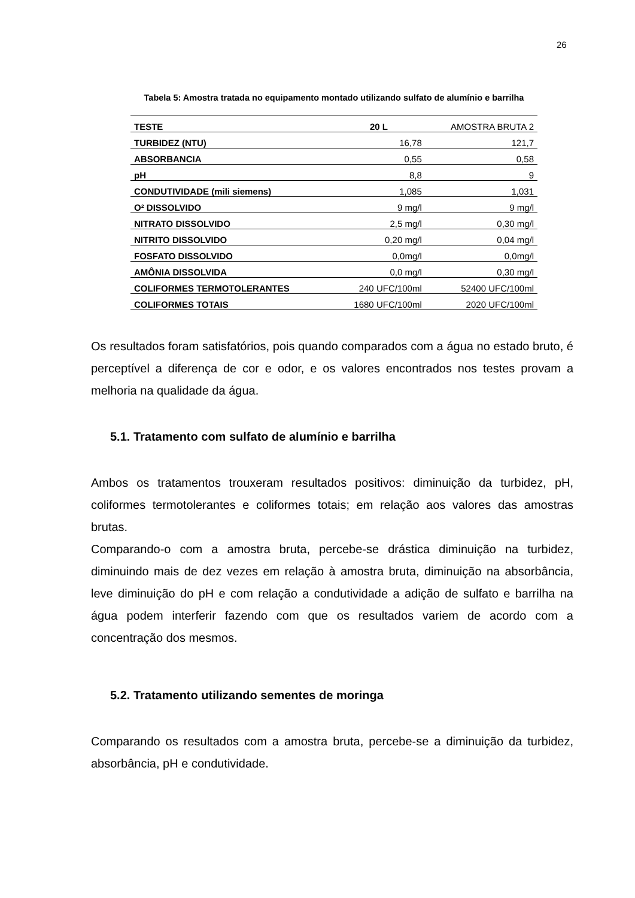26
Tabela 5: Amostra tratada no equipamento montado utilizando sulfato de alumínio e barrilha
| TESTE | 20 L | AMOSTRA BRUTA 2 |
| --- | --- | --- |
| TURBIDEZ (NTU) | 16,78 | 121,7 |
| ABSORBANCIA | 0,55 | 0,58 |
| pH | 8,8 | 9 |
| CONDUTIVIDADE (mili siemens) | 1,085 | 1,031 |
| O² DISSOLVIDO | 9 mg/l | 9 mg/l |
| NITRATO DISSOLVIDO | 2,5 mg/l | 0,30 mg/l |
| NITRITO DISSOLVIDO | 0,20 mg/l | 0,04 mg/l |
| FOSFATO DISSOLVIDO | 0,0mg/l | 0,0mg/l |
| AMÔNIA DISSOLVIDA | 0,0 mg/l | 0,30 mg/l |
| COLIFORMES TERMOTOLERANTES | 240 UFC/100ml | 52400 UFC/100ml |
| COLIFORMES TOTAIS | 1680 UFC/100ml | 2020 UFC/100ml |
Os resultados foram satisfatórios, pois quando comparados com a água no estado bruto, é perceptível a diferença de cor e odor, e os valores encontrados nos testes provam a melhoria na qualidade da água.
5.1. Tratamento com sulfato de alumínio e barrilha
Ambos os tratamentos trouxeram resultados positivos: diminuição da turbidez, pH, coliformes termotolerantes e coliformes totais; em relação aos valores das amostras brutas.
Comparando-o com a amostra bruta, percebe-se drástica diminuição na turbidez, diminuindo mais de dez vezes em relação à amostra bruta, diminuição na absorbância, leve diminuição do pH e com relação a condutividade a adição de sulfato e barrilha na água podem interferir fazendo com que os resultados variem de acordo com a concentração dos mesmos.
5.2. Tratamento utilizando sementes de moringa
Comparando os resultados com a amostra bruta, percebe-se a diminuição da turbidez, absorbância, pH e condutividade.